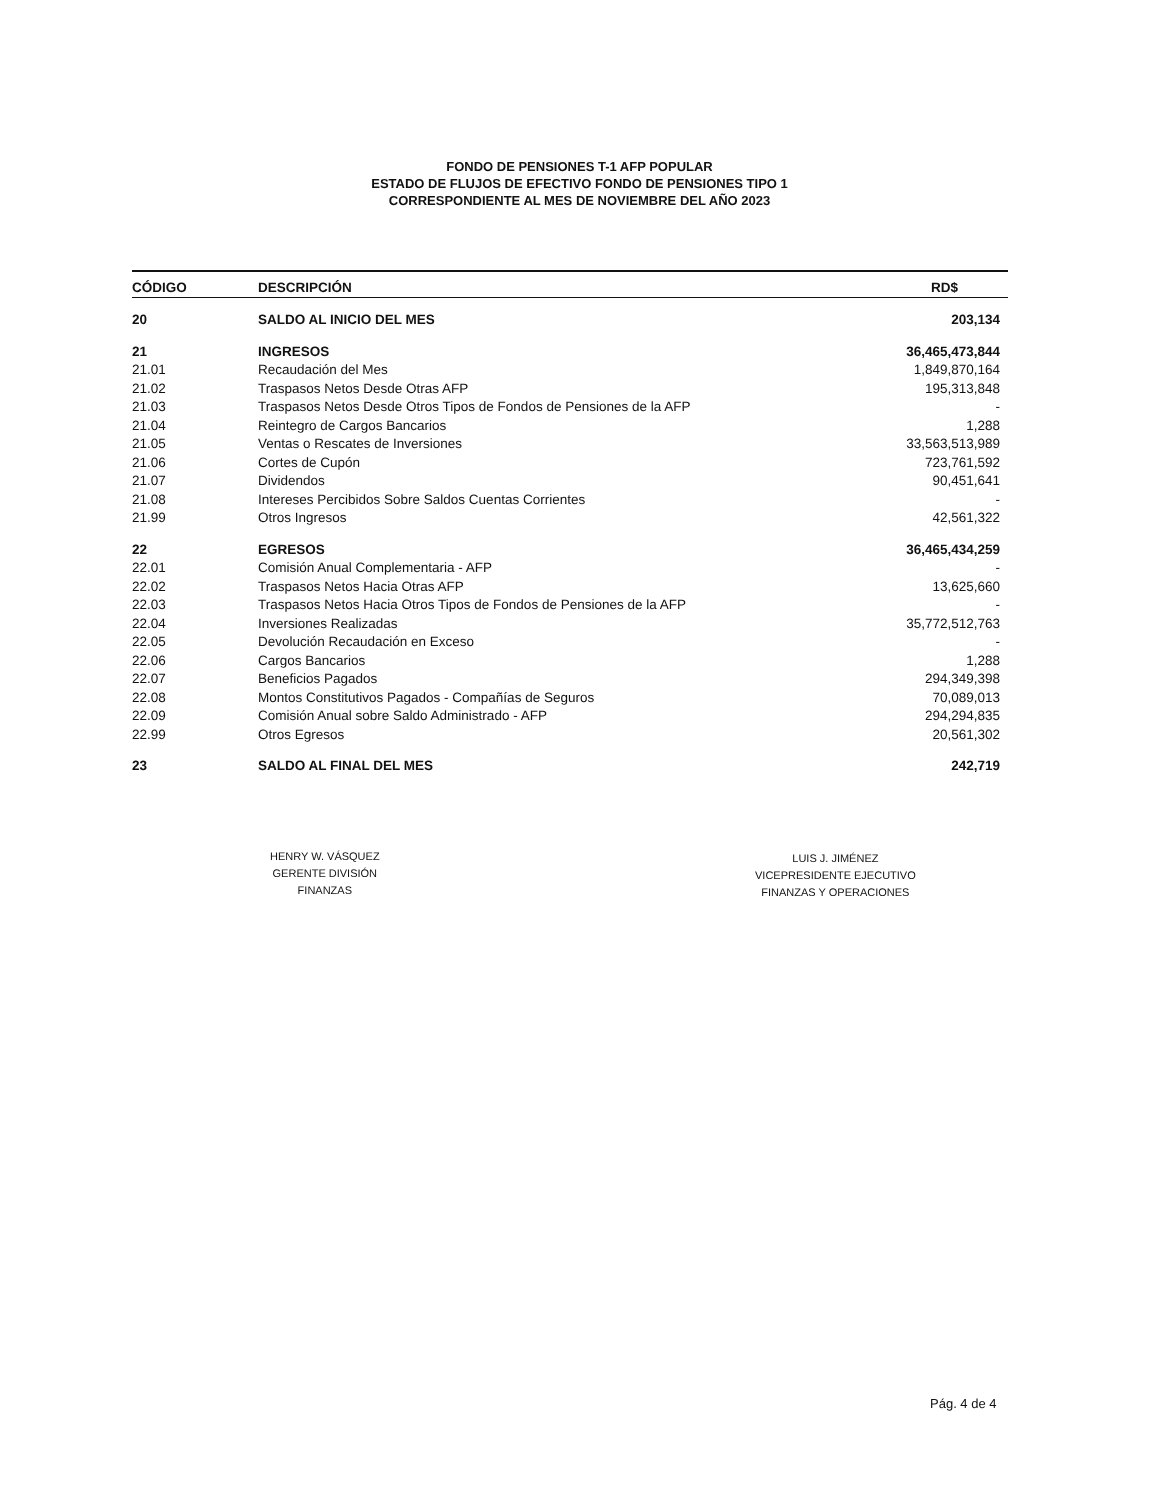FONDO DE PENSIONES T-1 AFP POPULAR
ESTADO DE FLUJOS DE EFECTIVO FONDO DE PENSIONES TIPO 1
CORRESPONDIENTE AL MES DE NOVIEMBRE DEL AÑO 2023
| CÓDIGO | DESCRIPCIÓN | RD$ |
| --- | --- | --- |
| 20 | SALDO AL INICIO DEL MES | 203,134 |
| 21 | INGRESOS | 36,465,473,844 |
| 21.01 | Recaudación del Mes | 1,849,870,164 |
| 21.02 | Traspasos Netos Desde Otras AFP | 195,313,848 |
| 21.03 | Traspasos Netos Desde Otros Tipos de Fondos de Pensiones de la AFP | - |
| 21.04 | Reintegro de Cargos Bancarios | 1,288 |
| 21.05 | Ventas o Rescates de Inversiones | 33,563,513,989 |
| 21.06 | Cortes de Cupón | 723,761,592 |
| 21.07 | Dividendos | 90,451,641 |
| 21.08 | Intereses Percibidos Sobre Saldos Cuentas Corrientes | - |
| 21.99 | Otros Ingresos | 42,561,322 |
| 22 | EGRESOS | 36,465,434,259 |
| 22.01 | Comisión Anual Complementaria - AFP | - |
| 22.02 | Traspasos Netos Hacia Otras AFP | 13,625,660 |
| 22.03 | Traspasos Netos Hacia Otros Tipos de Fondos de Pensiones de la AFP | - |
| 22.04 | Inversiones Realizadas | 35,772,512,763 |
| 22.05 | Devolución Recaudación en Exceso | - |
| 22.06 | Cargos Bancarios | 1,288 |
| 22.07 | Beneficios Pagados | 294,349,398 |
| 22.08 | Montos Constitutivos Pagados - Compañías de Seguros | 70,089,013 |
| 22.09 | Comisión Anual sobre Saldo Administrado - AFP | 294,294,835 |
| 22.99 | Otros Egresos | 20,561,302 |
| 23 | SALDO AL FINAL DEL MES | 242,719 |
HENRY W. VÁSQUEZ
GERENTE DIVISIÓN
FINANZAS
LUIS J. JIMÉNEZ
VICEPRESIDENTE EJECUTIVO
FINANZAS Y OPERACIONES
Pág. 4 de 4